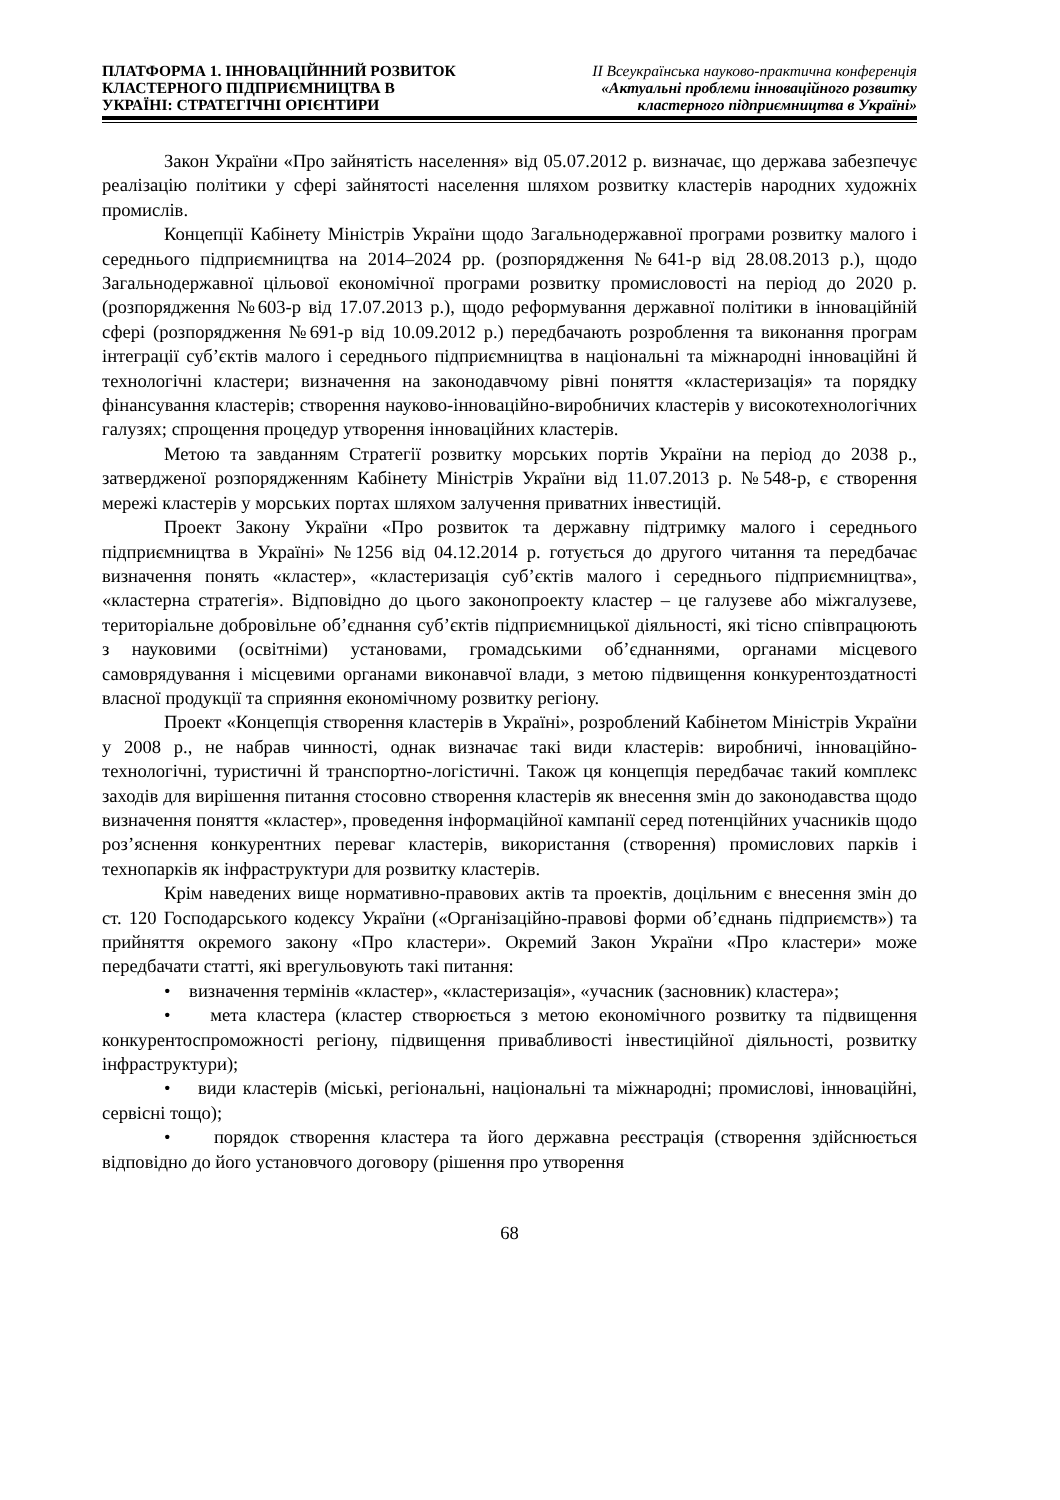ПЛАТФОРМА 1. ІННОВАЦІЙННИЙ РОЗВИТОК
КЛАСТЕРНОГО ПІДПРИЄМНИЦТВА В
УКРАЇНІ: СТРАТЕГІЧНІ ОРІЄНТИРИ
ІІ Всеукраїнська науково-практична конференція
«Актуальні проблеми інноваційного розвитку
кластерного підприємництва в Україні»
Закон України «Про зайнятість населення» від 05.07.2012 р. визначає, що держава забезпечує реалізацію політики у сфері зайнятості населення шляхом розвитку кластерів народних художніх промислів.
Концепції Кабінету Міністрів України щодо Загальнодержавної програми розвитку малого і середнього підприємництва на 2014–2024 рр. (розпорядження №641-р від 28.08.2013 р.), щодо Загальнодержавної цільової економічної програми розвитку промисловості на період до 2020 р. (розпорядження №603-р від 17.07.2013 р.), щодо реформування державної політики в інноваційній сфері (розпорядження №691-р від 10.09.2012 р.) передбачають розроблення та виконання програм інтеграції суб’єктів малого і середнього підприємництва в національні та міжнародні інноваційні й технологічні кластери; визначення на законодавчому рівні поняття «кластеризація» та порядку фінансування кластерів; створення науково-інноваційно-виробничих кластерів у високотехнологічних галузях; спрощення процедур утворення інноваційних кластерів.
Метою та завданням Стратегії розвитку морських портів України на період до 2038 р., затвердженої розпорядженням Кабінету Міністрів України від 11.07.2013 р. №548-р, є створення мережі кластерів у морських портах шляхом залучення приватних інвестицій.
Проект Закону України «Про розвиток та державну підтримку малого і середнього підприємництва в Україні» №1256 від 04.12.2014 р. готується до другого читання та передбачає визначення понять «кластер», «кластеризація суб’єктів малого і середнього підприємництва», «кластерна стратегія». Відповідно до цього законопроекту кластер – це галузеве або міжгалузеве, територіальне добровільне об’єднання суб’єктів підприємницької діяльності, які тісно співпрацюють з науковими (освітніми) установами, громадськими об’єднаннями, органами місцевого самоврядування і місцевими органами виконавчої влади, з метою підвищення конкурентоздатності власної продукції та сприяння економічному розвитку регіону.
Проект «Концепція створення кластерів в Україні», розроблений Кабінетом Міністрів України у 2008 р., не набрав чинності, однак визначає такі види кластерів: виробничі, інноваційно-технологічні, туристичні й транспортно-логістичні. Також ця концепція передбачає такий комплекс заходів для вирішення питання стосовно створення кластерів як внесення змін до законодавства щодо визначення поняття «кластер», проведення інформаційної кампанії серед потенційних учасників щодо роз’яснення конкурентних переваг кластерів, використання (створення) промислових парків і технопарків як інфраструктури для розвитку кластерів.
Крім наведених вище нормативно-правових актів та проектів, доцільним є внесення змін до ст. 120 Господарського кодексу України («Організаційно-правові форми об’єднань підприємств») та прийняття окремого закону «Про кластери». Окремий Закон України «Про кластери» може передбачати статті, які врегульовують такі питання:
• визначення термінів «кластер», «кластеризація», «учасник (засновник) кластера»;
• мета кластера (кластер створюється з метою економічного розвитку та підвищення конкурентоспроможності регіону, підвищення привабливості інвестиційної діяльності, розвитку інфраструктури);
• види кластерів (міські, регіональні, національні та міжнародні; промислові, інноваційні, сервісні тощо);
• порядок створення кластера та його державна реєстрація (створення здійснюється відповідно до його установчого договору (рішення про утворення
68